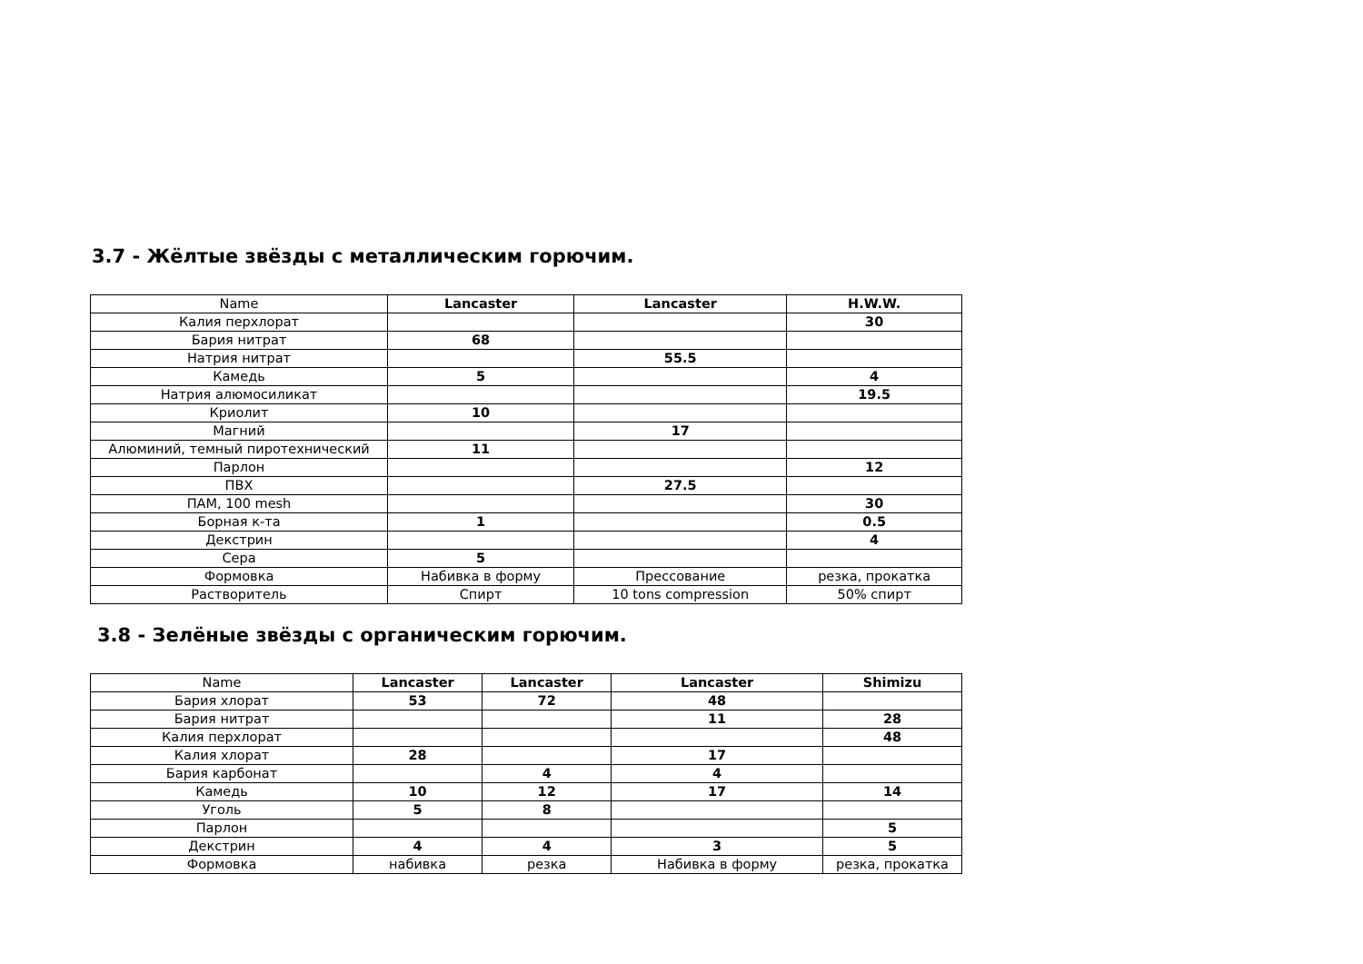3.7 - Жёлтые звёзды с металлическим горючим.
| Name | Lancaster | Lancaster | H.W.W. |
| --- | --- | --- | --- |
| Калия перхлорат | | | 30 |
| Бария нитрат | 68 | | |
| Натрия нитрат | | 55.5 | |
| Камедь | 5 | | 4 |
| Натрия алюмосиликат | | | 19.5 |
| Криолит | 10 | | |
| Магний | | 17 | |
| Алюминий, темный пиротехнический | 11 | | |
| Парлон | | | 12 |
| ПВХ | | 27.5 | |
| ПАМ, 100 mesh | | | 30 |
| Борная к-та | 1 | | 0.5 |
| Декстрин | | | 4 |
| Сера | 5 | | |
| Формовка | Набивка в форму | Прессование | резка, прокатка |
| Растворитель | Спирт | 10 tons compression | 50% спирт |
3.8 - Зелёные звёзды с органическим горючим.
| Name | Lancaster | Lancaster | Lancaster | Shimizu |
| --- | --- | --- | --- | --- |
| Бария хлорат | 53 | 72 | 48 | |
| Бария нитрат | | | 11 | 28 |
| Калия перхлорат | | | | 48 |
| Калия хлорат | 28 | | 17 | |
| Бария карбонат | | 4 | 4 | |
| Камедь | 10 | 12 | 17 | 14 |
| Уголь | 5 | 8 | | |
| Парлон | | | | 5 |
| Декстрин | 4 | 4 | 3 | 5 |
| Формовка | набивка | резка | Набивка в форму | резка, прокатка |